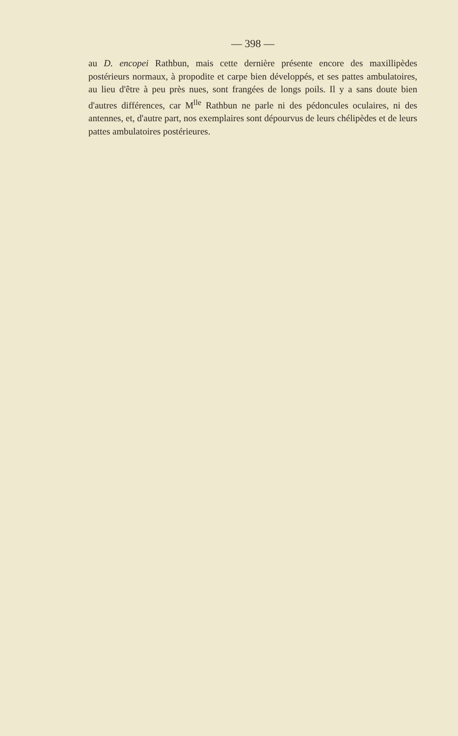— 398 —
au D. encopei Rathbun, mais cette dernière présente encore des maxillipèdes postérieurs normaux, à propodite et carpe bien développés, et ses pattes ambulatoires, au lieu d'être à peu près nues, sont frangées de longs poils. Il y a sans doute bien d'autres différences, car M<sup>lle</sup> Rathbun ne parle ni des pédoncules oculaires, ni des antennes, et, d'autre part, nos exemplaires sont dépourvus de leurs chélipèdes et de leurs pattes ambulatoires postérieures.